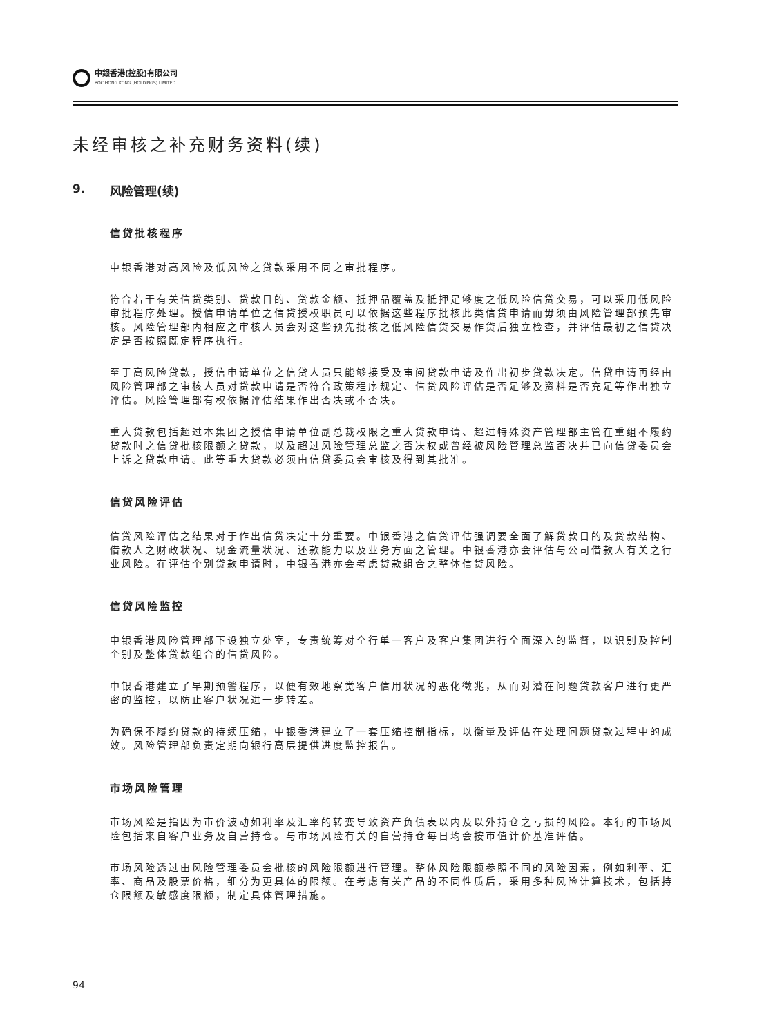中銀香港(控股)有限公司
BOC HONG KONG (HOLDINGS) LIMITED
未经审核之补充财务资料(续)
9. 风险管理(续)
信贷批核程序
中银香港对高风险及低风险之贷款采用不同之审批程序。
符合若干有关信贷类别、贷款目的、贷款金额、抵押品覆盖及抵押足够度之低风险信贷交易，可以采用低风险审批程序处理。授信申请单位之信贷授权职员可以依据这些程序批核此类信贷申请而毋须由风险管理部预先审核。风险管理部内相应之审核人员会对这些预先批核之低风险信贷交易作贷后独立检查，并评估最初之信贷决定是否按照既定程序执行。
至于高风险贷款，授信申请单位之信贷人员只能够接受及审阅贷款申请及作出初步贷款决定。信贷申请再经由风险管理部之审核人员对贷款申请是否符合政策程序规定、信贷风险评估是否足够及资料是否充足等作出独立评估。风险管理部有权依据评估结果作出否决或不否决。
重大贷款包括超过本集团之授信申请单位副总裁权限之重大贷款申请、超过特殊资产管理部主管在重组不履约贷款时之信贷批核限额之贷款，以及超过风险管理总监之否决权或曾经被风险管理总监否决并已向信贷委员会上诉之贷款申请。此等重大贷款必须由信贷委员会审核及得到其批准。
信贷风险评估
信贷风险评估之结果对于作出信贷决定十分重要。中银香港之信贷评估强调要全面了解贷款目的及贷款结构、借款人之财政状况、现金流量状况、还款能力以及业务方面之管理。中银香港亦会评估与公司借款人有关之行业风险。在评估个别贷款申请时，中银香港亦会考虑贷款组合之整体信贷风险。
信贷风险监控
中银香港风险管理部下设独立处室，专责统筹对全行单一客户及客户集团进行全面深入的监督，以识别及控制个别及整体贷款组合的信贷风险。
中银香港建立了早期预警程序，以便有效地察觉客户信用状况的恶化徵兆，从而对潜在问题贷款客户进行更严密的监控，以防止客户状况进一步转差。
为确保不履约贷款的持续压缩，中银香港建立了一套压缩控制指标，以衡量及评估在处理问题贷款过程中的成效。风险管理部负责定期向银行高层提供进度监控报告。
市场风险管理
市场风险是指因为市价波动如利率及汇率的转变导致资产负债表以内及以外持仓之亏损的风险。本行的市场风险包括来自客户业务及自营持仓。与市场风险有关的自营持仓每日均会按市值计价基准评估。
市场风险透过由风险管理委员会批核的风险限额进行管理。整体风险限额参照不同的风险因素，例如利率、汇率、商品及股票价格，细分为更具体的限额。在考虑有关产品的不同性质后，采用多种风险计算技术，包括持仓限额及敏感度限额，制定具体管理措施。
94